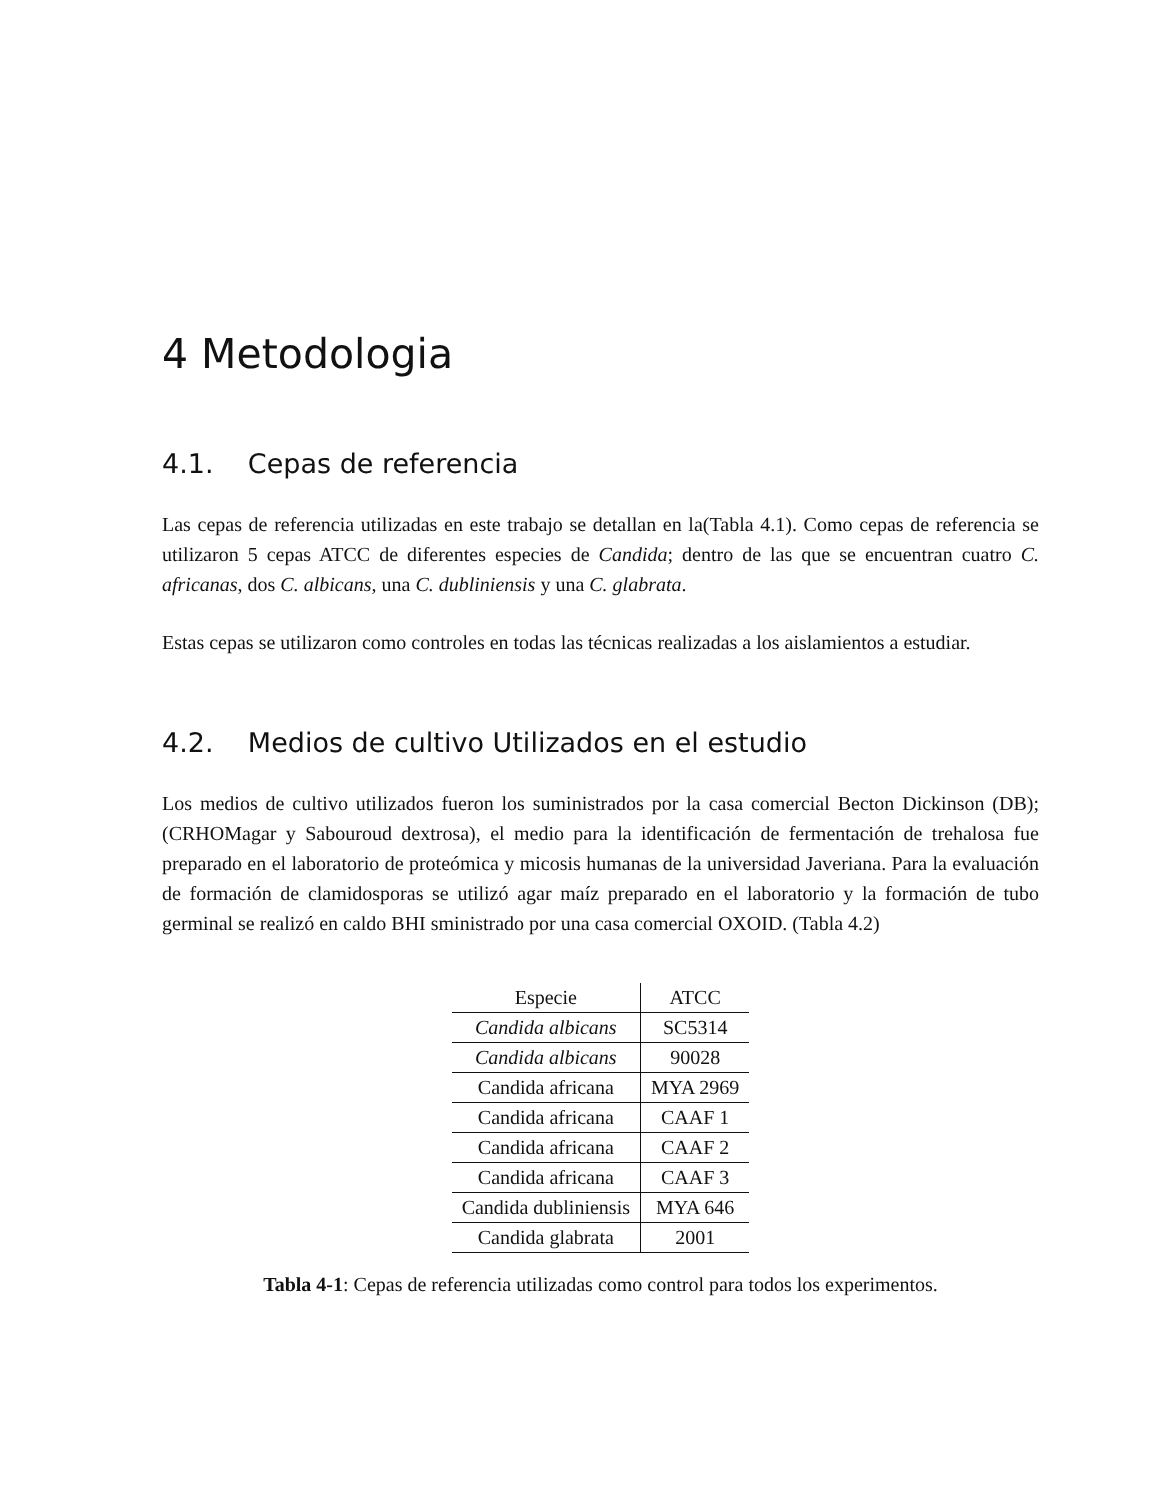4 Metodologia
4.1. Cepas de referencia
Las cepas de referencia utilizadas en este trabajo se detallan en la(Tabla 4.1). Como cepas de referencia se utilizaron 5 cepas ATCC de diferentes especies de Candida; dentro de las que se encuentran cuatro C. africanas, dos C. albicans, una C. dubliniensis y una C. glabrata.
Estas cepas se utilizaron como controles en todas las técnicas realizadas a los aislamientos a estudiar.
4.2. Medios de cultivo Utilizados en el estudio
Los medios de cultivo utilizados fueron los suministrados por la casa comercial Becton Dickinson (DB); (CRHOMagar y Sabouroud dextrosa), el medio para la identificación de fermentación de trehalosa fue preparado en el laboratorio de proteómica y micosis humanas de la universidad Javeriana. Para la evaluación de formación de clamidosporas se utilizó agar maíz preparado en el laboratorio y la formación de tubo germinal se realizó en caldo BHI sministrado por una casa comercial OXOID. (Tabla 4.2)
| Especie | ATCC |
| --- | --- |
| Candida albicans | SC5314 |
| Candida albicans | 90028 |
| Candida africana | MYA 2969 |
| Candida africana | CAAF 1 |
| Candida africana | CAAF 2 |
| Candida africana | CAAF 3 |
| Candida dubliniensis | MYA 646 |
| Candida glabrata | 2001 |
Tabla 4-1: Cepas de referencia utilizadas como control para todos los experimentos.